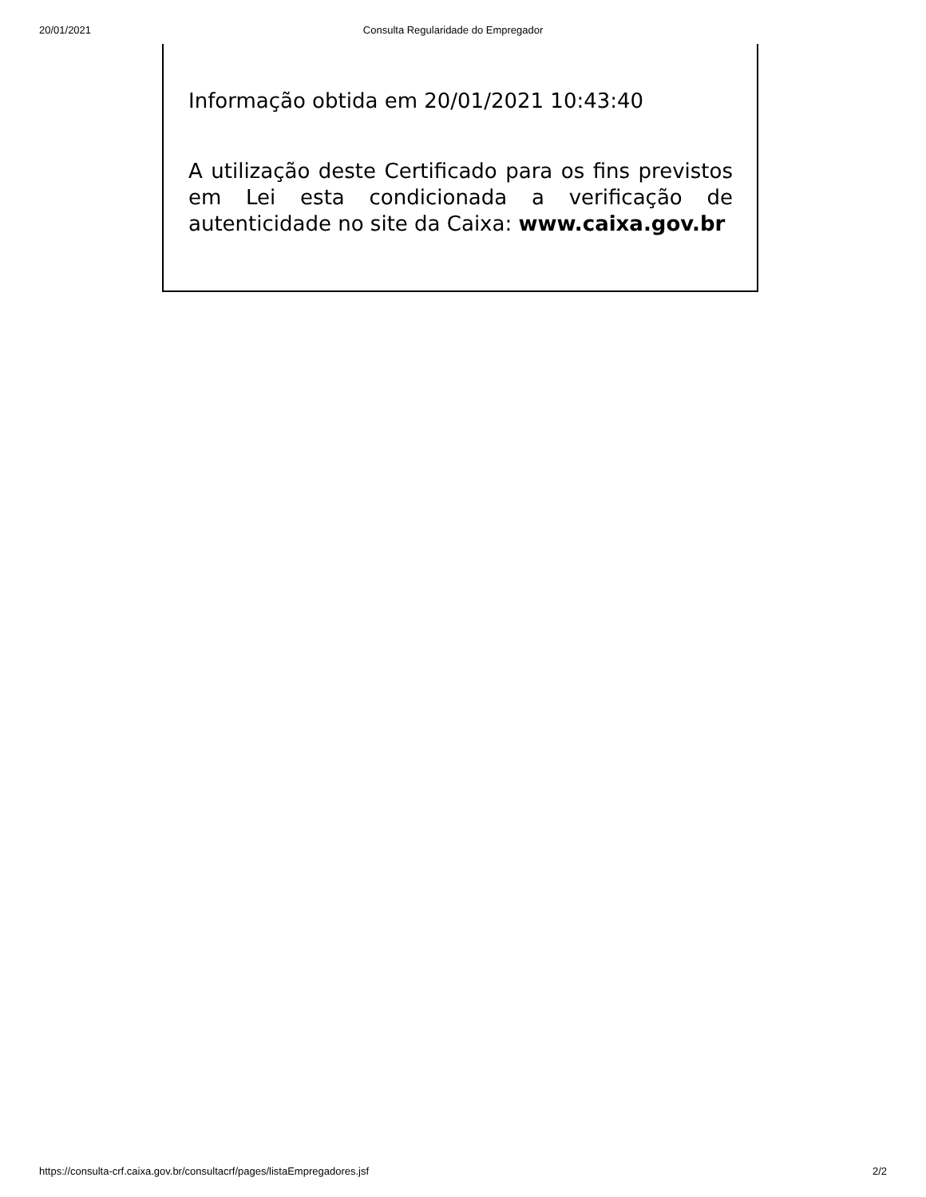20/01/2021 Consulta Regularidade do Empregador
Informação obtida em 20/01/2021 10:43:40
A utilização deste Certificado para os fins previstos em Lei esta condicionada a verificação de autenticidade no site da Caixa: www.caixa.gov.br
https://consulta-crf.caixa.gov.br/consultacrf/pages/listaEmpregadores.jsf 2/2